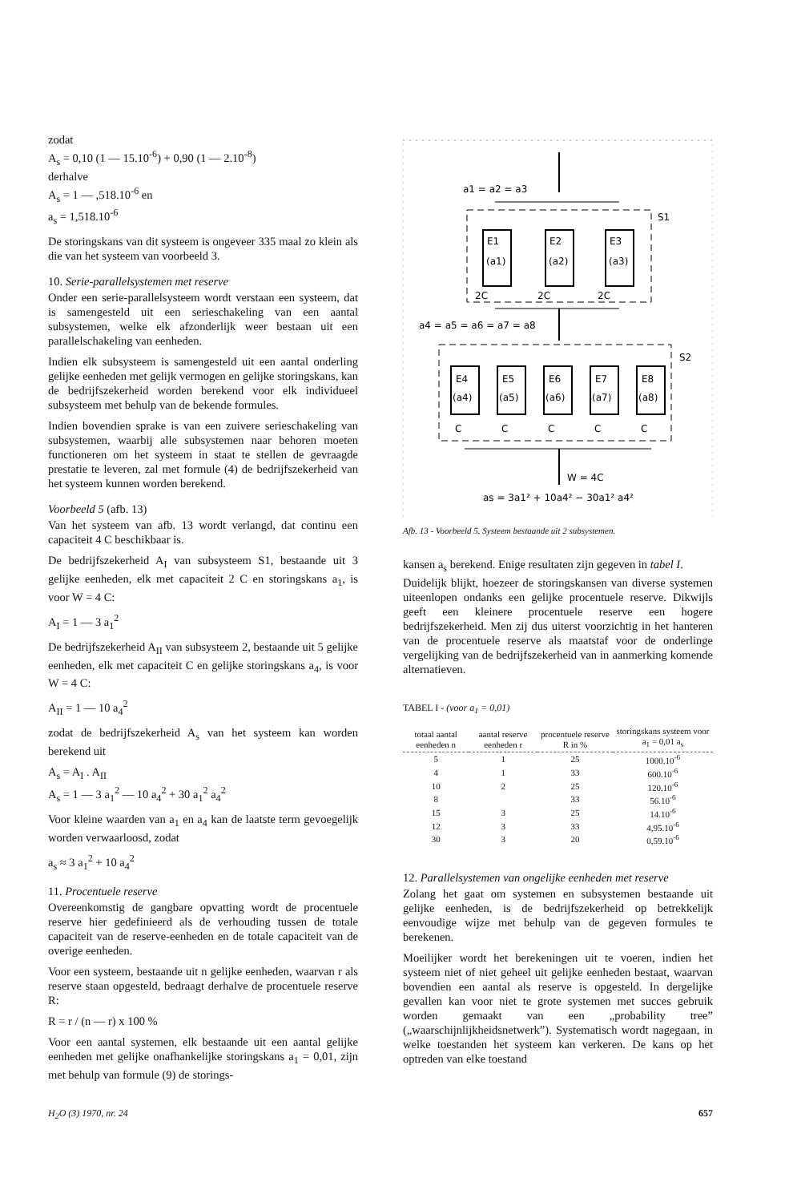zodat
A<sub>s</sub> = 0,10 (1 — 15.10<sup>-6</sup>) + 0,90 (1 — 2.10<sup>-8</sup>)
derhalve
A<sub>s</sub> = 1 — ,518.10<sup>-6</sup> en
a<sub>s</sub> = 1,518.10<sup>-6</sup>
De storingskans van dit systeem is ongeveer 335 maal zo klein als die van het systeem van voorbeeld 3.
10. Serie-parallelsystemen met reserve
Onder een serie-parallelsysteem wordt verstaan een systeem, dat is samengesteld uit een serieschakeling van een aantal subsystemen, welke elk afzonderlijk weer bestaan uit een parallelschakeling van eenheden.
Indien elk subsysteem is samengesteld uit een aantal onderling gelijke eenheden met gelijk vermogen en gelijke storingskans, kan de bedrijfszekerheid worden berekend voor elk individueel subsysteem met behulp van de bekende formules.
Indien bovendien sprake is van een zuivere serieschakeling van subsystemen, waarbij alle subsystemen naar behoren moeten functioneren om het systeem in staat te stellen de gevraagde prestatie te leveren, zal met formule (4) de bedrijfszekerheid van het systeem kunnen worden berekend.
Voorbeeld 5 (afb. 13)
Van het systeem van afb. 13 wordt verlangd, dat continu een capaciteit 4 C beschikbaar is.
De bedrijfszekerheid A<sub>I</sub> van subsysteem S1, bestaande uit 3 gelijke eenheden, elk met capaciteit 2 C en storingskans a<sub>1</sub>, is voor W = 4 C:
A<sub>I</sub> = 1 — 3 a<sub>1</sub><sup>2</sup>
De bedrijfszekerheid A<sub>II</sub> van subsysteem 2, bestaande uit 5 gelijke eenheden, elk met capaciteit C en gelijke storingskans a<sub>4</sub>, is voor W = 4 C:
A<sub>II</sub> = 1 — 10 a<sub>4</sub><sup>2</sup>
zodat de bedrijfszekerheid A<sub>s</sub> van het systeem kan worden berekend uit
A<sub>s</sub> = A<sub>I</sub> . A<sub>II</sub>
A<sub>s</sub> = 1 — 3 a<sub>1</sub><sup>2</sup> — 10 a<sub>4</sub><sup>2</sup> + 30 a<sub>1</sub><sup>2</sup> a<sub>4</sub><sup>2</sup>
Voor kleine waarden van a<sub>1</sub> en a<sub>4</sub> kan de laatste term gevoegelijk worden verwaarloosd, zodat
a<sub>s</sub> ≈ 3 a<sub>1</sub><sup>2</sup> + 10 a<sub>4</sub><sup>2</sup>
11. Procentuele reserve
Overeenkomstig de gangbare opvatting wordt de procentuele reserve hier gedefinieerd als de verhouding tussen de totale capaciteit van de reserve-eenheden en de totale capaciteit van de overige eenheden.
Voor een systeem, bestaande uit n gelijke eenheden, waarvan r als reserve staan opgesteld, bedraagt derhalve de procentuele reserve R:
R = r / (n — r) x 100 %
Voor een aantal systemen, elk bestaande uit een aantal gelijke eenheden met gelijke onafhankelijke storingskans a<sub>1</sub> = 0,01, zijn met behulp van formule (9) de storings-
a1 = a2 = a3
S1
E1
(a1)
E2
(a2)
E3
(a3)
2C
2C
2C
a4 = a5 = a6 = a7 = a8
S2
E4
(a4)
E5
(a5)
E6
(a6)
E7
(a7)
E8
(a8)
C
C
C
C
C
W = 4C
as = 3a1² + 10a4² − 30a1² a4²
Afb. 13 - Voorbeeld 5. Systeem bestaande uit 2 subsystemen.
kansen a<sub>s</sub> berekend. Enige resultaten zijn gegeven in tabel I.
Duidelijk blijkt, hoezeer de storingskansen van diverse systemen uiteenlopen ondanks een gelijke procentuele reserve. Dikwijls geeft een kleinere procentuele reserve een hogere bedrijfszekerheid. Men zij dus uiterst voorzichtig in het hanteren van de procentuele reserve als maatstaf voor de onderlinge vergelijking van de bedrijfszekerheid van in aanmerking komende alternatieven.
TABEL I - (voor a<sub>1</sub> = 0,01)
| totaal aantal eenheden n | aantal reserve eenheden r | procentuele reserve R in % | storingskans systeem voor a<sub>1</sub> = 0,01 a<sub>s</sub> |
| --- | --- | --- | --- |
| 5 | 1 | 25 | 1000.10<sup>-6</sup> |
| 4 | 1 | 33 | 600.10<sup>-6</sup> |
| 10 | 2 | 25 | 120.10<sup>-6</sup> |
| 8 | | 33 | 56.10<sup>-6</sup> |
| 15 | 3 | 25 | 14.10<sup>-6</sup> |
| 12 | 3 | 33 | 4,95.10<sup>-6</sup> |
| 30 | 3 | 20 | 0,59.10<sup>-6</sup> |
12. Parallelsystemen van ongelijke eenheden met reserve
Zolang het gaat om systemen en subsystemen bestaande uit gelijke eenheden, is de bedrijfszekerheid op betrekkelijk eenvoudige wijze met behulp van de gegeven formules te berekenen.
Moeilijker wordt het berekeningen uit te voeren, indien het systeem niet of niet geheel uit gelijke eenheden bestaat, waarvan bovendien een aantal als reserve is opgesteld. In dergelijke gevallen kan voor niet te grote systemen met succes gebruik worden gemaakt van een „probability tree” („waarschijnlijkheidsnetwerk”). Systematisch wordt nagegaan, in welke toestanden het systeem kan verkeren. De kans op het optreden van elke toestand
H<sub>2</sub>O (3) 1970, nr. 24 657